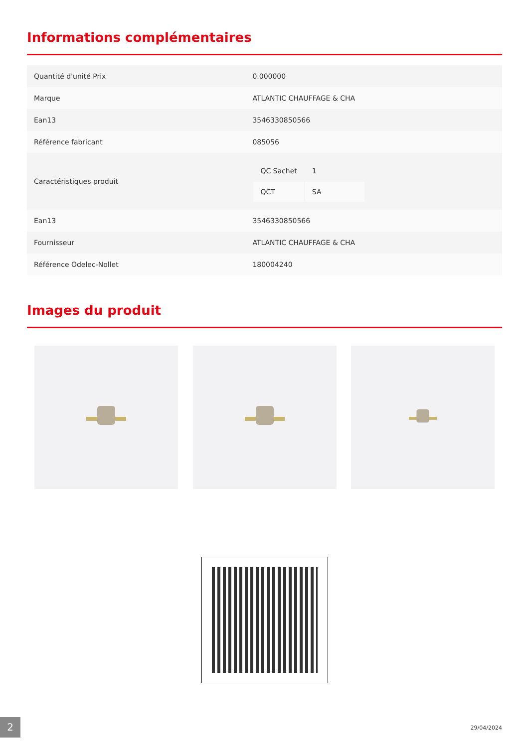Informations complémentaires
| Quantité d'unité Prix | 0.000000 |
| Marque | ATLANTIC CHAUFFAGE & CHA |
| Ean13 | 3546330850566 |
| Référence fabricant | 085056 |
| Caractéristiques produit | / QC Sachet / 1 / / QCT / SA / |
| Ean13 | 3546330850566 |
| Fournisseur | ATLANTIC CHAUFFAGE & CHA |
| Référence Odelec-Nollet | 180004240 |
Images du produit
2 29/04/2024